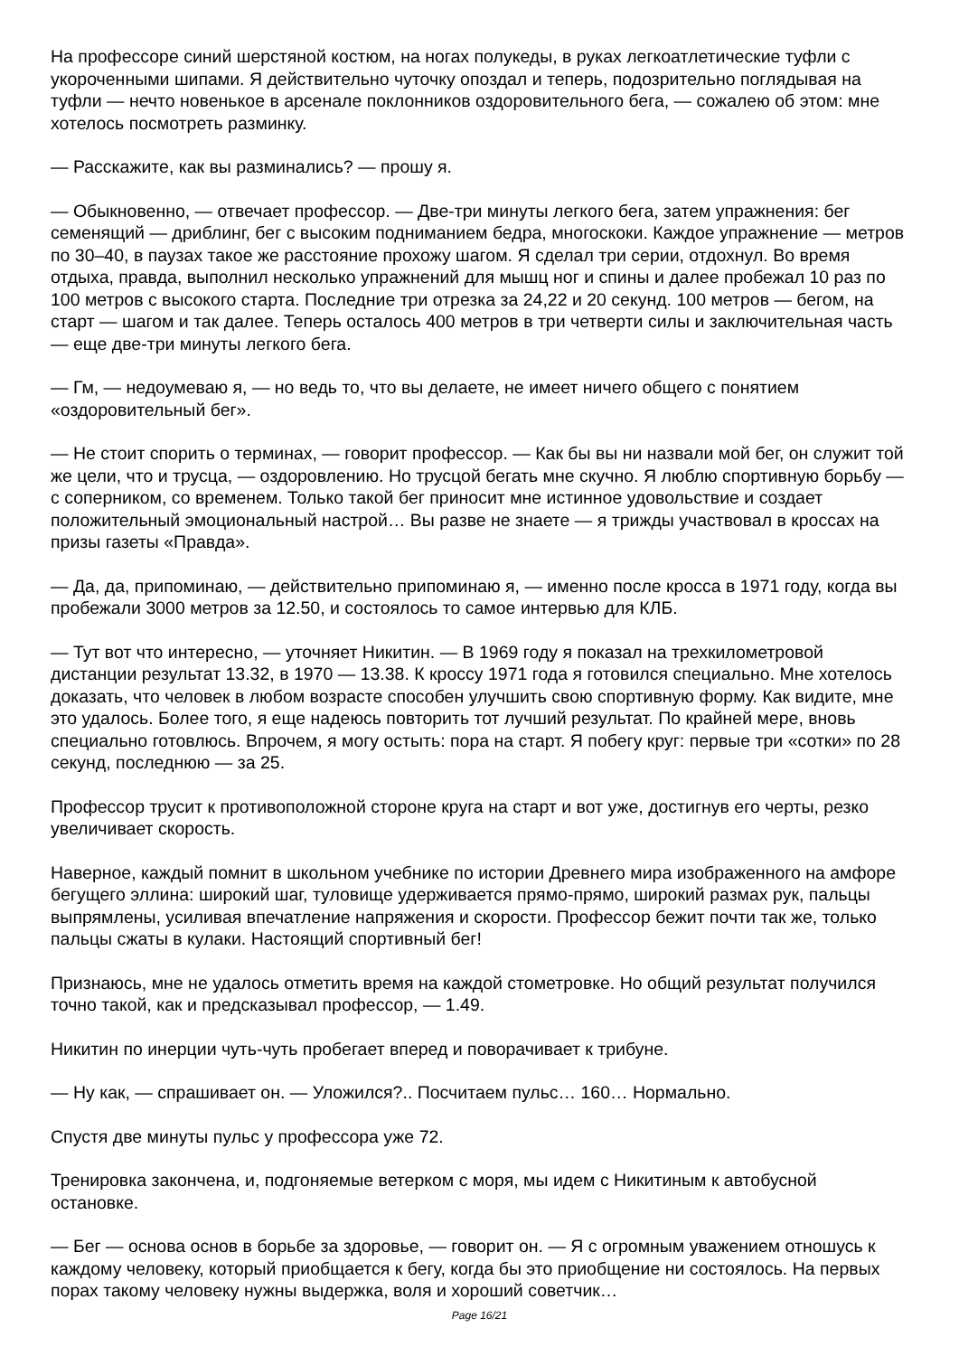На профессоре синий шерстяной костюм, на ногах полукеды, в руках легкоатлетические туфли с укороченными шипами. Я действительно чуточку опоздал и теперь, подозрительно поглядывая на туфли — нечто новенькое в арсенале поклонников оздоровительного бега, — сожалею об этом: мне хотелось посмотреть разминку.
— Расскажите, как вы разминались? — прошу я.
— Обыкновенно, — отвечает профессор. — Две-три минуты легкого бега, затем упражнения: бег семенящий — дриблинг, бег с высоким подниманием бедра, многоскоки. Каждое упражнение — метров по 30–40, в паузах такое же расстояние прохожу шагом. Я сделал три серии, отдохнул. Во время отдыха, правда, выполнил несколько упражнений для мышц ног и спины и далее пробежал 10 раз по 100 метров с высокого старта. Последние три отрезка за 24,22 и 20 секунд. 100 метров — бегом, на старт — шагом и так далее. Теперь осталось 400 метров в три четверти силы и заключительная часть — еще две-три минуты легкого бега.
— Гм, — недоумеваю я, — но ведь то, что вы делаете, не имеет ничего общего с понятием «оздоровительный бег».
— Не стоит спорить о терминах, — говорит профессор. — Как бы вы ни назвали мой бег, он служит той же цели, что и трусца, — оздоровлению. Но трусцой бегать мне скучно. Я люблю спортивную борьбу — с соперником, со временем. Только такой бег приносит мне истинное удовольствие и создает положительный эмоциональный настрой… Вы разве не знаете — я трижды участвовал в кроссах на призы газеты «Правда».
— Да, да, припоминаю, — действительно припоминаю я, — именно после кросса в 1971 году, когда вы пробежали 3000 метров за 12.50, и состоялось то самое интервью для КЛБ.
— Тут вот что интересно, — уточняет Никитин. — В 1969 году я показал на трехкилометровой дистанции результат 13.32, в 1970 — 13.38. К кроссу 1971 года я готовился специально. Мне хотелось доказать, что человек в любом возрасте способен улучшить свою спортивную форму. Как видите, мне это удалось. Более того, я еще надеюсь повторить тот лучший результат. По крайней мере, вновь специально готовлюсь. Впрочем, я могу остыть: пора на старт. Я побегу круг: первые три «сотки» по 28 секунд, последнюю — за 25.
Профессор трусит к противоположной стороне круга на старт и вот уже, достигнув его черты, резко увеличивает скорость.
Наверное, каждый помнит в школьном учебнике по истории Древнего мира изображенного на амфоре бегущего эллина: широкий шаг, туловище удерживается прямо-прямо, широкий размах рук, пальцы выпрямлены, усиливая впечатление напряжения и скорости. Профессор бежит почти так же, только пальцы сжаты в кулаки. Настоящий спортивный бег!
Признаюсь, мне не удалось отметить время на каждой стометровке. Но общий результат получился точно такой, как и предсказывал профессор, — 1.49.
Никитин по инерции чуть-чуть пробегает вперед и поворачивает к трибуне.
— Ну как, — спрашивает он. — Уложился?.. Посчитаем пульс… 160… Нормально.
Спустя две минуты пульс у профессора уже 72.
Тренировка закончена, и, подгоняемые ветерком с моря, мы идем с Никитиным к автобусной остановке.
— Бег — основа основ в борьбе за здоровье, — говорит он. — Я с огромным уважением отношусь к каждому человеку, который приобщается к бегу, когда бы это приобщение ни состоялось. На первых порах такому человеку нужны выдержка, воля и хороший советчик…
Page 16/21